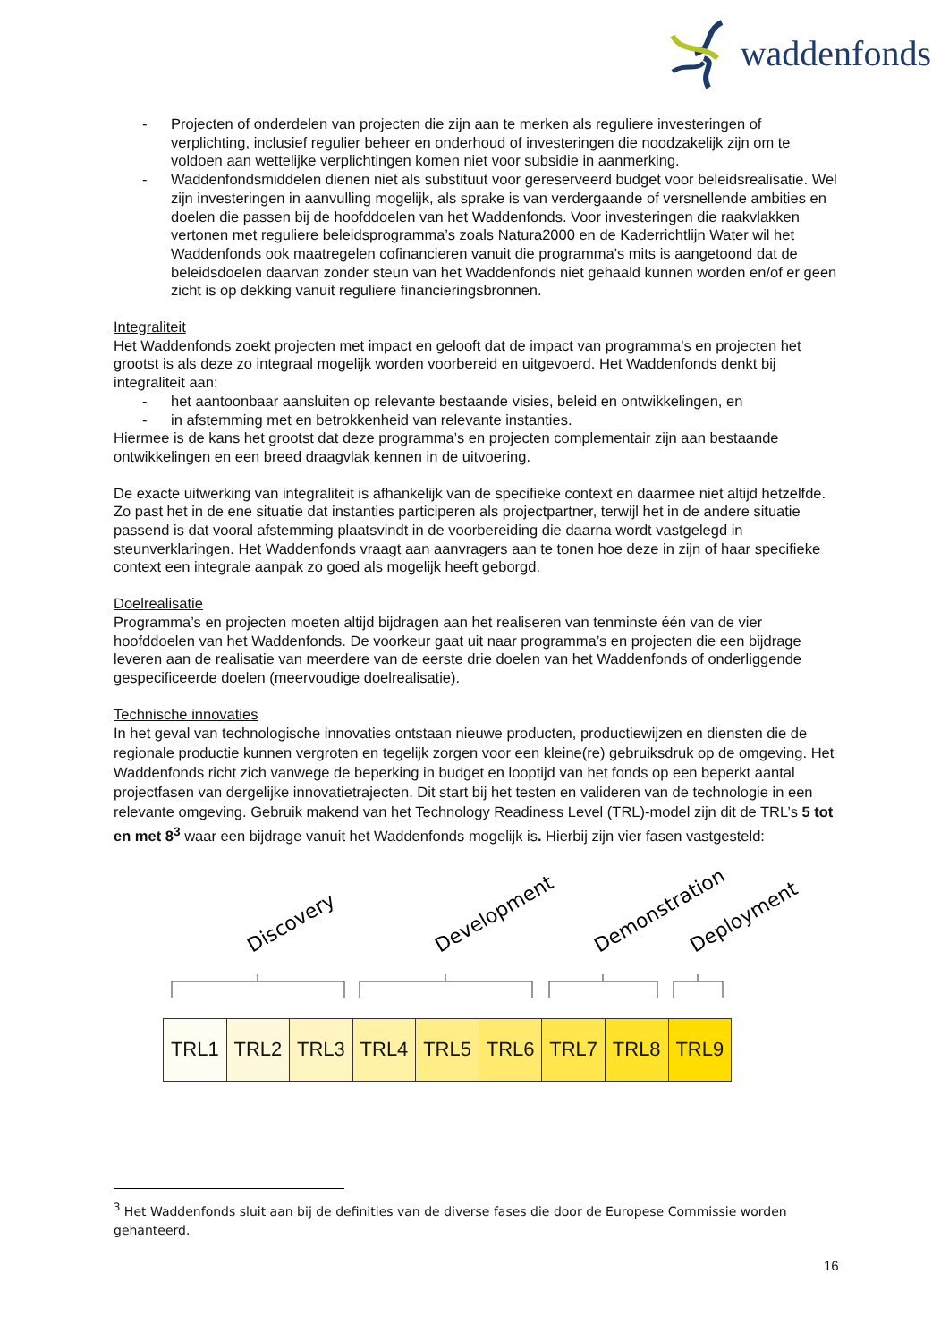waddenfonds
- Projecten of onderdelen van projecten die zijn aan te merken als reguliere investeringen of verplichting, inclusief regulier beheer en onderhoud of investeringen die noodzakelijk zijn om te voldoen aan wettelijke verplichtingen komen niet voor subsidie in aanmerking.
- Waddenfondsmiddelen dienen niet als substituut voor gereserveerd budget voor beleidsrealisatie. Wel zijn investeringen in aanvulling mogelijk, als sprake is van verdergaande of versnellende ambities en doelen die passen bij de hoofddoelen van het Waddenfonds. Voor investeringen die raakvlakken vertonen met reguliere beleidsprogramma’s zoals Natura2000 en de Kaderrichtlijn Water wil het Waddenfonds ook maatregelen cofinancieren vanuit die programma’s mits is aangetoond dat de beleidsdoelen daarvan zonder steun van het Waddenfonds niet gehaald kunnen worden en/of er geen zicht is op dekking vanuit reguliere financieringsbronnen.
Integraliteit
Het Waddenfonds zoekt projecten met impact en gelooft dat de impact van programma’s en projecten het grootst is als deze zo integraal mogelijk worden voorbereid en uitgevoerd. Het Waddenfonds denkt bij integraliteit aan:
- het aantoonbaar aansluiten op relevante bestaande visies, beleid en ontwikkelingen, en
- in afstemming met en betrokkenheid van relevante instanties.
Hiermee is de kans het grootst dat deze programma’s en projecten complementair zijn aan bestaande ontwikkelingen en een breed draagvlak kennen in de uitvoering.
De exacte uitwerking van integraliteit is afhankelijk van de specifieke context en daarmee niet altijd hetzelfde. Zo past het in de ene situatie dat instanties participeren als projectpartner, terwijl het in de andere situatie passend is dat vooral afstemming plaatsvindt in de voorbereiding die daarna wordt vastgelegd in steunverklaringen. Het Waddenfonds vraagt aan aanvragers aan te tonen hoe deze in zijn of haar specifieke context een integrale aanpak zo goed als mogelijk heeft geborgd.
Doelrealisatie
Programma’s en projecten moeten altijd bijdragen aan het realiseren van tenminste één van de vier hoofddoelen van het Waddenfonds. De voorkeur gaat uit naar programma’s en projecten die een bijdrage leveren aan de realisatie van meerdere van de eerste drie doelen van het Waddenfonds of onderliggende gespecificeerde doelen (meervoudige doelrealisatie).
Technische innovaties
In het geval van technologische innovaties ontstaan nieuwe producten, productiewijzen en diensten die de regionale productie kunnen vergroten en tegelijk zorgen voor een kleine(re) gebruiksdruk op de omgeving. Het Waddenfonds richt zich vanwege de beperking in budget en looptijd van het fonds op een beperkt aantal projectfasen van dergelijke innovatietrajecten. Dit start bij het testen en valideren van de technologie in een relevante omgeving. Gebruik makend van het Technology Readiness Level (TRL)-model zijn dit de TRL’s 5 tot en met 8<sup>3</sup> waar een bijdrage vanuit het Waddenfonds mogelijk is. Hierbij zijn vier fasen vastgesteld:
Discovery
Development
Demonstration
Deployment
TRL1 TRL2 TRL3 TRL4 TRL5 TRL6 TRL7 TRL8 TRL9
<sup>3</sup> Het Waddenfonds sluit aan bij de definities van de diverse fases die door de Europese Commissie worden gehanteerd.
16